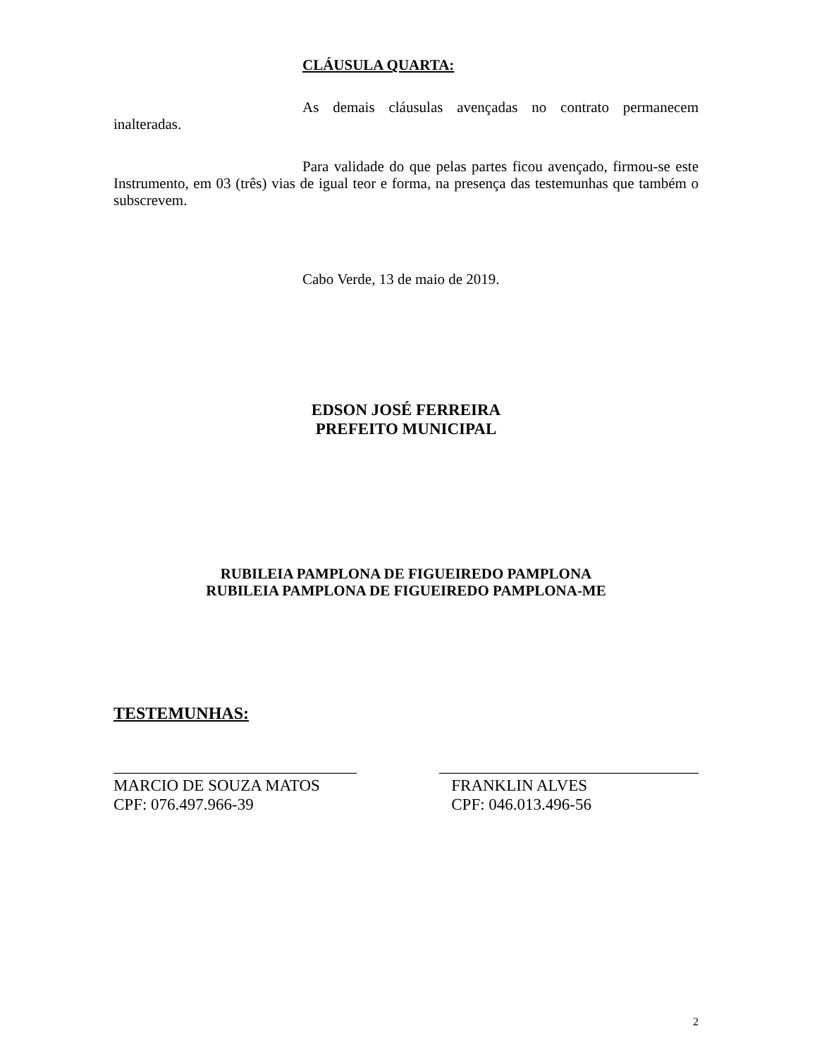CLÁUSULA QUARTA:
As demais cláusulas avençadas no contrato permanecem inalteradas.
Para validade do que pelas partes ficou avençado, firmou-se este Instrumento, em 03 (três) vias de igual teor e forma, na presença das testemunhas que também o subscrevem.
Cabo Verde, 13 de maio de 2019.
EDSON JOSÉ FERREIRA
PREFEITO MUNICIPAL
RUBILEIA PAMPLONA DE FIGUEIREDO PAMPLONA
RUBILEIA PAMPLONA DE FIGUEIREDO PAMPLONA-ME
TESTEMUNHAS:
______________________________
MARCIO DE SOUZA MATOS
CPF: 076.497.966-39
________________________________
FRANKLIN ALVES
CPF: 046.013.496-56
2